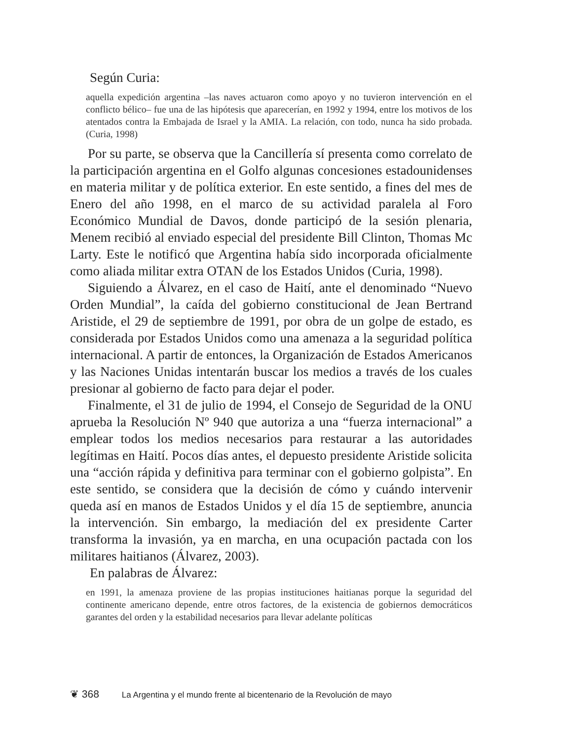Según Curia:
aquella expedición argentina –las naves actuaron como apoyo y no tuvieron intervención en el conflicto bélico– fue una de las hipótesis que aparecerían, en 1992 y 1994, entre los motivos de los atentados contra la Embajada de Israel y la AMIA. La relación, con todo, nunca ha sido probada. (Curia, 1998)
Por su parte, se observa que la Cancillería sí presenta como correlato de la participación argentina en el Golfo algunas concesiones estadounidenses en materia militar y de política exterior. En este sentido, a fines del mes de Enero del año 1998, en el marco de su actividad paralela al Foro Económico Mundial de Davos, donde participó de la sesión plenaria, Menem recibió al enviado especial del presidente Bill Clinton, Thomas Mc Larty. Este le notificó que Argentina había sido incorporada oficialmente como aliada militar extra OTAN de los Estados Unidos (Curia, 1998).
Siguiendo a Álvarez, en el caso de Haití, ante el denominado “Nuevo Orden Mundial”, la caída del gobierno constitucional de Jean Bertrand Aristide, el 29 de septiembre de 1991, por obra de un golpe de estado, es considerada por Estados Unidos como una amenaza a la seguridad política internacional. A partir de entonces, la Organización de Estados Americanos y las Naciones Unidas intentarán buscar los medios a través de los cuales presionar al gobierno de facto para dejar el poder.
Finalmente, el 31 de julio de 1994, el Consejo de Seguridad de la ONU aprueba la Resolución Nº 940 que autoriza a una “fuerza internacional” a emplear todos los medios necesarios para restaurar a las autoridades legítimas en Haití. Pocos días antes, el depuesto presidente Aristide solicita una “acción rápida y definitiva para terminar con el gobierno golpista”. En este sentido, se considera que la decisión de cómo y cuándo intervenir queda así en manos de Estados Unidos y el día 15 de septiembre, anuncia la intervención. Sin embargo, la mediación del ex presidente Carter transforma la invasión, ya en marcha, en una ocupación pactada con los militares haitianos (Álvarez, 2003).
En palabras de Álvarez:
en 1991, la amenaza proviene de las propias instituciones haitianas porque la seguridad del continente americano depende, entre otros factores, de la existencia de gobiernos democráticos garantes del orden y la estabilidad necesarios para llevar adelante políticas
❦ 368 La Argentina y el mundo frente al bicentenario de la Revolución de mayo